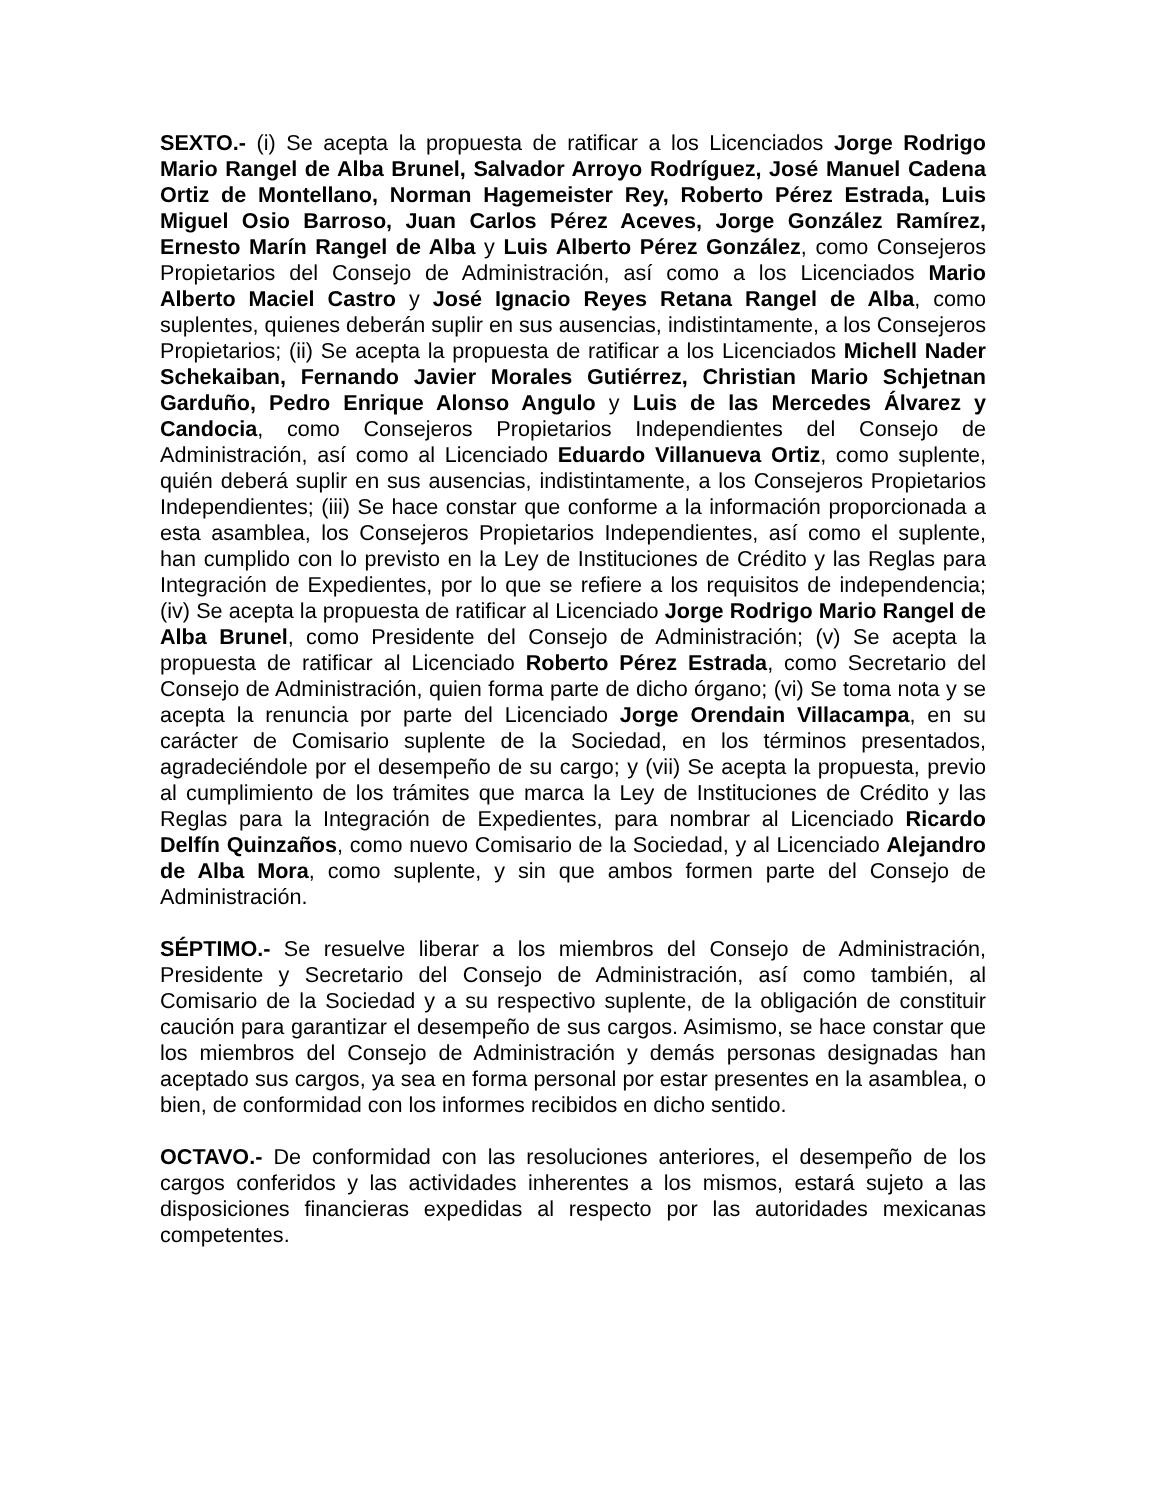SEXTO.- (i) Se acepta la propuesta de ratificar a los Licenciados Jorge Rodrigo Mario Rangel de Alba Brunel, Salvador Arroyo Rodríguez, José Manuel Cadena Ortiz de Montellano, Norman Hagemeister Rey, Roberto Pérez Estrada, Luis Miguel Osio Barroso, Juan Carlos Pérez Aceves, Jorge González Ramírez, Ernesto Marín Rangel de Alba y Luis Alberto Pérez González, como Consejeros Propietarios del Consejo de Administración, así como a los Licenciados Mario Alberto Maciel Castro y José Ignacio Reyes Retana Rangel de Alba, como suplentes, quienes deberán suplir en sus ausencias, indistintamente, a los Consejeros Propietarios; (ii) Se acepta la propuesta de ratificar a los Licenciados Michell Nader Schekaiban, Fernando Javier Morales Gutiérrez, Christian Mario Schjetnan Garduño, Pedro Enrique Alonso Angulo y Luis de las Mercedes Álvarez y Candocia, como Consejeros Propietarios Independientes del Consejo de Administración, así como al Licenciado Eduardo Villanueva Ortiz, como suplente, quién deberá suplir en sus ausencias, indistintamente, a los Consejeros Propietarios Independientes; (iii) Se hace constar que conforme a la información proporcionada a esta asamblea, los Consejeros Propietarios Independientes, así como el suplente, han cumplido con lo previsto en la Ley de Instituciones de Crédito y las Reglas para Integración de Expedientes, por lo que se refiere a los requisitos de independencia; (iv) Se acepta la propuesta de ratificar al Licenciado Jorge Rodrigo Mario Rangel de Alba Brunel, como Presidente del Consejo de Administración; (v) Se acepta la propuesta de ratificar al Licenciado Roberto Pérez Estrada, como Secretario del Consejo de Administración, quien forma parte de dicho órgano; (vi) Se toma nota y se acepta la renuncia por parte del Licenciado Jorge Orendain Villacampa, en su carácter de Comisario suplente de la Sociedad, en los términos presentados, agradeciéndole por el desempeño de su cargo; y (vii) Se acepta la propuesta, previo al cumplimiento de los trámites que marca la Ley de Instituciones de Crédito y las Reglas para la Integración de Expedientes, para nombrar al Licenciado Ricardo Delfín Quinzaños, como nuevo Comisario de la Sociedad, y al Licenciado Alejandro de Alba Mora, como suplente, y sin que ambos formen parte del Consejo de Administración.
SÉPTIMO.- Se resuelve liberar a los miembros del Consejo de Administración, Presidente y Secretario del Consejo de Administración, así como también, al Comisario de la Sociedad y a su respectivo suplente, de la obligación de constituir caución para garantizar el desempeño de sus cargos. Asimismo, se hace constar que los miembros del Consejo de Administración y demás personas designadas han aceptado sus cargos, ya sea en forma personal por estar presentes en la asamblea, o bien, de conformidad con los informes recibidos en dicho sentido.
OCTAVO.- De conformidad con las resoluciones anteriores, el desempeño de los cargos conferidos y las actividades inherentes a los mismos, estará sujeto a las disposiciones financieras expedidas al respecto por las autoridades mexicanas competentes.